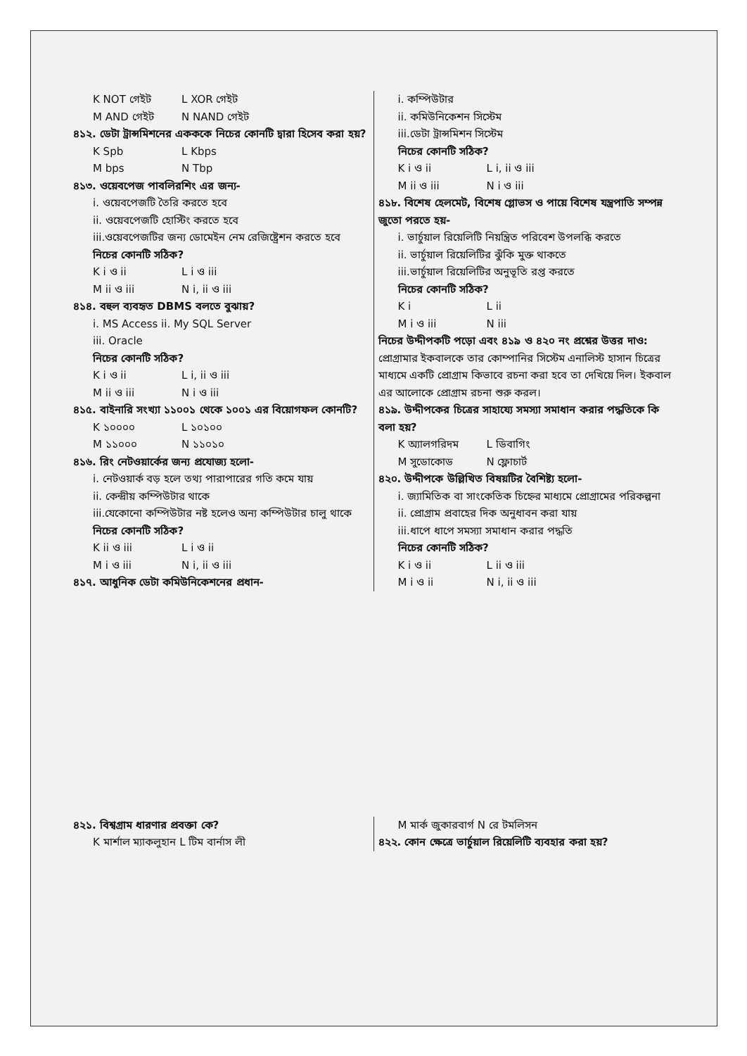K NOT গেইট L XOR গেইট
M AND গেইট N NAND গেইট
৪১২. ডেটা ট্রান্সমিশনের একককে নিচের কোনটি দ্বারা হিসেব করা হয়?
K Spb L Kbps
M bps N Tbp
৪১৩. ওয়েবপেজ পাবলিরশিং এর জন্য-
i. ওয়েবপেজটি তৈরি করতে হবে
ii. ওয়েবপেজটি হোস্টিং করতে হবে
iii.ওয়েবপেজটির জন্য ডোমেইন নেম রেজিষ্ট্রেশন করতে হবে
নিচের কোনটি সঠিক?
K i ও ii L i ও iii
M ii ও iii N i, ii ও iii
৪১৪. বহুল ব্যবহৃত DBMS বলতে বুঝায়?
i. MS Access ii. My SQL Server
iii. Oracle
নিচের কোনটি সঠিক?
K i ও ii L i, ii ও iii
M ii ও iii N i ও iii
৪১৫. বাইনারি সংখ্যা ১১০০১ থেকে ১০০১ এর বিয়োগফল কোনটি?
K ১০০০০ L ১০১০০
M ১১০০০ N ১১০১০
৪১৬. রিং নেটওয়ার্কের জন্য প্রযোজ্য হলো-
i. নেটওয়ার্ক বড় হলে তথ্য পারাপারের গতি কমে যায়
ii. কেন্দ্রীয় কম্পিউটার থাকে
iii.যেকোনো কম্পিউটার নষ্ট হলেও অন্য কম্পিউটার চালু থাকে
নিচের কোনটি সঠিক?
K ii ও iii L i ও ii
M i ও iii N i, ii ও iii
৪১৭. আধুনিক ডেটা কমিউনিকেশনের প্রধান-
i. কম্পিউটার
ii. কমিউনিকেশন সিস্টেম
iii.ডেটা ট্রান্সমিশন সিস্টেম
নিচের কোনটি সঠিক?
K i ও ii L i, ii ও iii
M ii ও iii N i ও iii
৪১৮. বিশেষ হেলমেট, বিশেষ গ্লোভস ও পায়ে বিশেষ যন্ত্রপাতি সম্পন্ন জুতো পরতে হয়-
i. ভার্চুয়াল রিয়েলিটি নিয়ন্ত্রিত পরিবেশ উপলব্ধি করতে
ii. ভার্চুয়াল রিয়েলিটির ঝুঁকি মুক্ত থাকতে
iii.ভার্চুয়াল রিয়েলিটির অনুভূতি রপ্ত করতে
নিচের কোনটি সঠিক?
K i L ii
M i ও iii N iii
নিচের উদ্দীপকটি পড়ো এবং ৪১৯ ও ৪২০ নং প্রশ্নের উত্তর দাও:
প্রোগ্রামার ইকবালকে তার কোম্পানির সিস্টেম এনালিস্ট হাসান চিত্রের মাধ্যমে একটি প্রোগ্রাম কিভাবে রচনা করা হবে তা দেখিয়ে দিল। ইকবাল এর আলোকে প্রোগ্রাম রচনা শুরু করল।
৪১৯. উদ্দীপকের চিত্রের সাহায্যে সমস্যা সমাধান করার পদ্ধতিকে কি বলা হয়?
K অ্যালগরিদম L ডিবাগিং
M সুডোকোড N ফ্লোচার্ট
৪২০. উদ্দীপকে উল্লিখিত বিষয়টির বৈশিষ্ট্য হলো-
i. জ্যামিতিক বা সাংকেতিক চিহ্নের মাধ্যমে প্রোগ্রামের পরিকল্পনা
ii. প্রোগ্রাম প্রবাহের দিক অনুধাবন করা যায়
iii.ধাপে ধাপে সমস্যা সমাধান করার পদ্ধতি
নিচের কোনটি সঠিক?
K i ও ii L ii ও iii
M i ও ii N i, ii ও iii
৪২১. বিশ্বগ্রাম ধারণার প্রবক্তা কে?
K মার্শাল ম্যাকলুহান L টিম বার্নাস লী
M মার্ক জুকারবার্গ N রে টমলিসন
৪২২. কোন ক্ষেত্রে ভার্চুয়াল রিয়েলিটি ব্যবহার করা হয়?